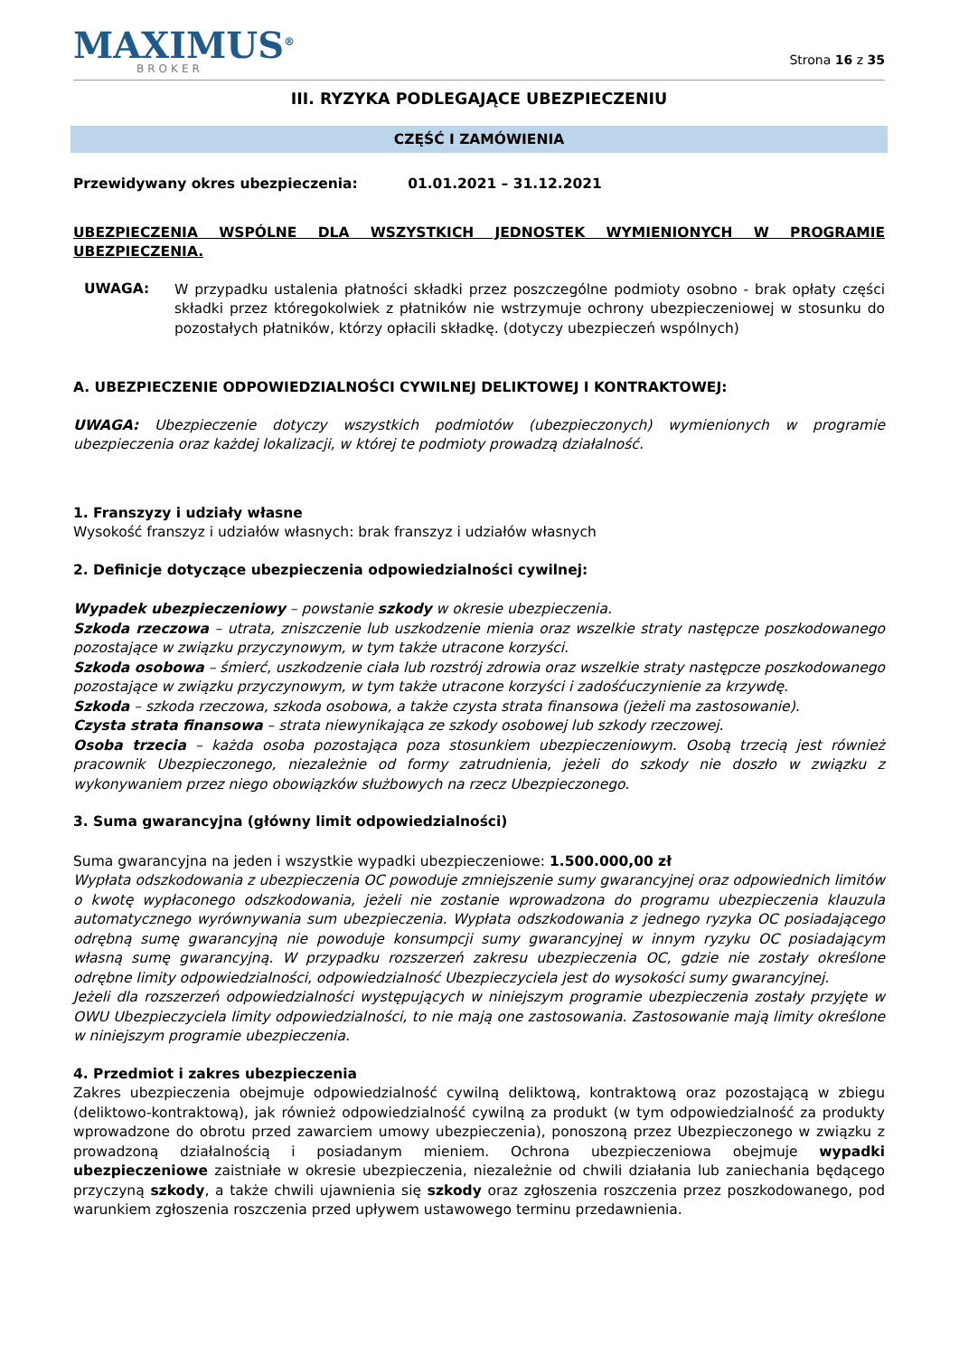MAXIMUS<sup>®</sup>
BROKER
Strona 16 z 35
III. RYZYKA PODLEGAJĄCE UBEZPIECZENIU
CZĘŚĆ I ZAMÓWIENIA
Przewidywany okres ubezpieczenia: 01.01.2021 – 31.12.2021
UBEZPIECZENIA WSPÓLNE DLA WSZYSTKICH JEDNOSTEK WYMIENIONYCH W PROGRAMIE UBEZPIECZENIA.
UWAGA:
W przypadku ustalenia płatności składki przez poszczególne podmioty osobno - brak opłaty części składki przez któregokolwiek z płatników nie wstrzymuje ochrony ubezpieczeniowej w stosunku do pozostałych płatników, którzy opłacili składkę. (dotyczy ubezpieczeń wspólnych)
A. UBEZPIECZENIE ODPOWIEDZIALNOŚCI CYWILNEJ DELIKTOWEJ I KONTRAKTOWEJ:
UWAGA: Ubezpieczenie dotyczy wszystkich podmiotów (ubezpieczonych) wymienionych w programie ubezpieczenia oraz każdej lokalizacji, w której te podmioty prowadzą działalność.
1. Franszyzy i udziały własne
Wysokość franszyz i udziałów własnych: brak franszyz i udziałów własnych
2. Definicje dotyczące ubezpieczenia odpowiedzialności cywilnej:
Wypadek ubezpieczeniowy – powstanie szkody w okresie ubezpieczenia.
Szkoda rzeczowa – utrata, zniszczenie lub uszkodzenie mienia oraz wszelkie straty następcze poszkodowanego pozostające w związku przyczynowym, w tym także utracone korzyści.
Szkoda osobowa – śmierć, uszkodzenie ciała lub rozstrój zdrowia oraz wszelkie straty następcze poszkodowanego pozostające w związku przyczynowym, w tym także utracone korzyści i zadośćuczynienie za krzywdę.
Szkoda – szkoda rzeczowa, szkoda osobowa, a także czysta strata finansowa (jeżeli ma zastosowanie).
Czysta strata finansowa – strata niewynikająca ze szkody osobowej lub szkody rzeczowej.
Osoba trzecia – każda osoba pozostająca poza stosunkiem ubezpieczeniowym. Osobą trzecią jest również pracownik Ubezpieczonego, niezależnie od formy zatrudnienia, jeżeli do szkody nie doszło w związku z wykonywaniem przez niego obowiązków służbowych na rzecz Ubezpieczonego.
3. Suma gwarancyjna (główny limit odpowiedzialności)
Suma gwarancyjna na jeden i wszystkie wypadki ubezpieczeniowe: 1.500.000,00 zł
Wypłata odszkodowania z ubezpieczenia OC powoduje zmniejszenie sumy gwarancyjnej oraz odpowiednich limitów o kwotę wypłaconego odszkodowania, jeżeli nie zostanie wprowadzona do programu ubezpieczenia klauzula automatycznego wyrównywania sum ubezpieczenia. Wypłata odszkodowania z jednego ryzyka OC posiadającego odrębną sumę gwarancyjną nie powoduje konsumpcji sumy gwarancyjnej w innym ryzyku OC posiadającym własną sumę gwarancyjną. W przypadku rozszerzeń zakresu ubezpieczenia OC, gdzie nie zostały określone odrębne limity odpowiedzialności, odpowiedzialność Ubezpieczyciela jest do wysokości sumy gwarancyjnej.
Jeżeli dla rozszerzeń odpowiedzialności występujących w niniejszym programie ubezpieczenia zostały przyjęte w OWU Ubezpieczyciela limity odpowiedzialności, to nie mają one zastosowania. Zastosowanie mają limity określone w niniejszym programie ubezpieczenia.
4. Przedmiot i zakres ubezpieczenia
Zakres ubezpieczenia obejmuje odpowiedzialność cywilną deliktową, kontraktową oraz pozostającą w zbiegu (deliktowo-kontraktową), jak również odpowiedzialność cywilną za produkt (w tym odpowiedzialność za produkty wprowadzone do obrotu przed zawarciem umowy ubezpieczenia), ponoszoną przez Ubezpieczonego w związku z prowadzoną działalnością i posiadanym mieniem. Ochrona ubezpieczeniowa obejmuje wypadki ubezpieczeniowe zaistniałe w okresie ubezpieczenia, niezależnie od chwili działania lub zaniechania będącego przyczyną szkody, a także chwili ujawnienia się szkody oraz zgłoszenia roszczenia przez poszkodowanego, pod warunkiem zgłoszenia roszczenia przed upływem ustawowego terminu przedawnienia.